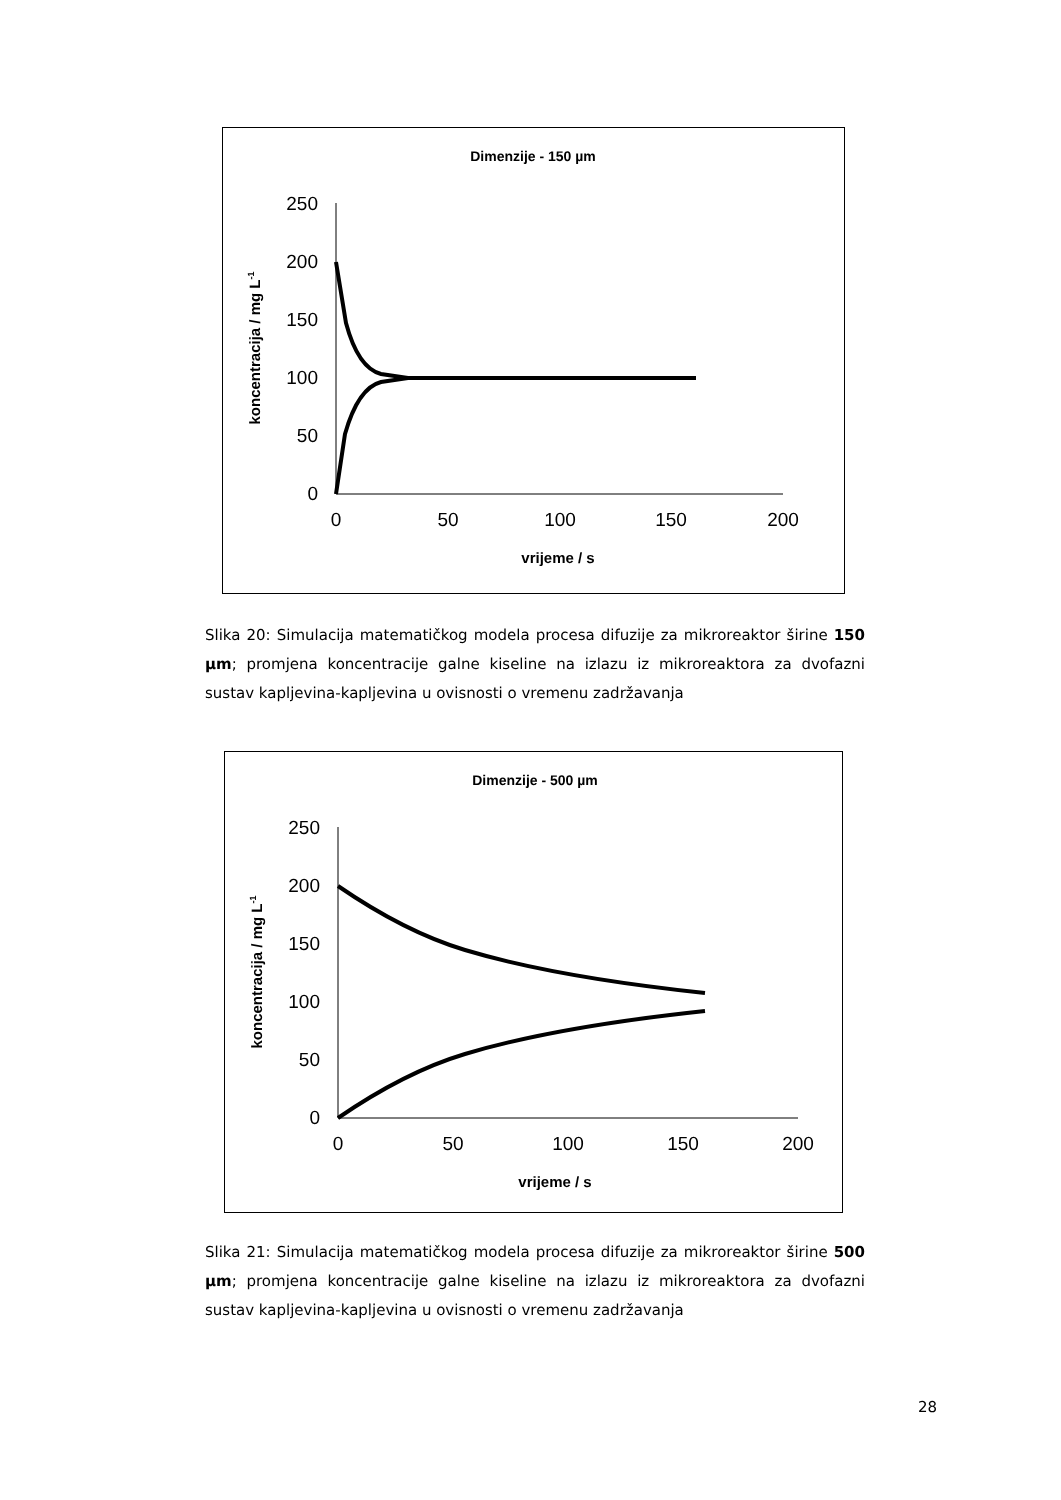Dimenzije - 150 µm
250
200
150
100
50
0
0
50
100
150
200
vrijeme / s
koncentracija / mg L-1
Slika 20: Simulacija matematičkog modela procesa difuzije za mikroreaktor širine 150 µm; promjena koncentracije galne kiseline na izlazu iz mikroreaktora za dvofazni sustav kapljevina-kapljevina u ovisnosti o vremenu zadržavanja
Dimenzije - 500 µm
250
200
150
100
50
0
0
50
100
150
200
vrijeme / s
koncentracija / mg L-1
Slika 21: Simulacija matematičkog modela procesa difuzije za mikroreaktor širine 500 µm; promjena koncentracije galne kiseline na izlazu iz mikroreaktora za dvofazni sustav kapljevina-kapljevina u ovisnosti o vremenu zadržavanja
28